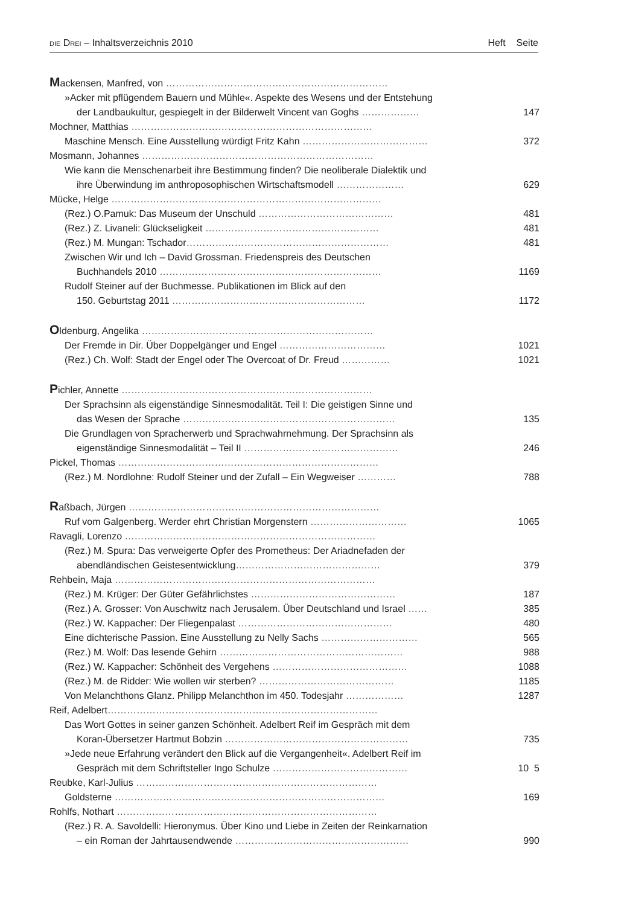DIE DREI – Inhaltsverzeichnis 2010 Heft Seite
| M ackensen, Manfred, von …………………………………………………………… | | |
| »Acker mit pflügendem Bauern und Mühle«. Aspekte des Wesens und der Entstehung | | |
| der Landbaukultur, gespiegelt in der Bilderwelt Vincent van Goghs ……………… | 1 | 47 |
| Mochner, Matthias ………………………………………………………………… | | |
| Maschine Mensch. Eine Ausstellung würdigt Fritz Kahn ………………………………… | 3 | 72 |
| Mosmann, Johannes ……………………………………………………………… | | |
| Wie kann die Menschenarbeit ihre Bestimmung finden? Die neoliberale Dialektik und | | |
| ihre Überwindung im anthroposophischen Wirtschaftsmodell ………………… | 6 | 29 |
| Mücke, Helge ………………………………………………………………………… | | |
| (Rez.) O.Pamuk: Das Museum der Unschuld …………………………………… | 4 | 81 |
| (Rez.) Z. Livaneli: Glückseligkeit ……………………………………………… | 4 | 81 |
| (Rez.) M. Mungan: Tschador ……………………………………………………… | 4 | 81 |
| Zwischen Wir und Ich – David Grossman. Friedenspreis des Deutschen | | |
| Buchhandels 2010 …………………………………………………………… | 11 | 69 |
| Rudolf Steiner auf der Buchmesse. Publikationen im Blick auf den | | |
| 150. Geburtstag 2011 …………………………………………………… | 11 | 72 |
| O ldenburg, Angelika ……………………………………………………………… | | |
| Der Fremde in Dir. Über Doppelgänger und Engel …………………………… | 10 | 21 |
| (Rez.) Ch. Wolf: Stadt der Engel oder The Overcoat of Dr. Freud …………… | 10 | 21 |
| P ichler, Annette …………………………………………………………………… | | |
| Der Sprachsinn als eigenständige Sinnesmodalität. Teil I: Die geistigen Sinne und | | |
| das Wesen der Sprache ………………………………………………………… | 1 | 35 |
| Die Grundlagen von Spracherwerb und Sprachwahrnehmung. Der Sprachsinn als | | |
| eigenständige Sinnesmodalität – Teil II ………………………………………… | 2 | 46 |
| Pickel, Thomas ……………………………………………………………………… | | |
| (Rez.) M. Nordlohne: Rudolf Steiner und der Zufall – Ein Wegweiser ………… | 7 | 88 |
| R aßbach, Jürgen …………………………………………………………………… | | |
| Ruf vom Galgenberg. Werder ehrt Christian Morgenstern ………………………… | 10 | 65 |
| Ravagli, Lorenzo …………………………………………………………………… | | |
| (Rez.) M. Spura: Das verweigerte Opfer des Prometheus: Der Ariadnefaden der | | |
| abendländischen Geistesentwicklung ……………………………………… | 3 | 79 |
| Rehbein, Maja ……………………………………………………………………… | | |
| (Rez.) M. Krüger: Der Güter Gefährlichstes ……………………………………… | 1 | 87 |
| (Rez.) A. Grosser: Von Auschwitz nach Jerusalem. Über Deutschland und Israel …… | 3 | 85 |
| (Rez.) W. Kappacher: Der Fliegenpalast ………………………………………… | 4 | 80 |
| Eine dichterische Passion. Eine Ausstellung zu Nelly Sachs ………………………… | 5 | 65 |
| (Rez.) M. Wolf: Das lesende Gehirn ………………………………………………… | 9 | 88 |
| (Rez.) W. Kappacher: Schönheit des Vergehens …………………………………… | 10 | 88 |
| (Rez.) M. de Ridder: Wie wollen wir sterben? …………………………………… | 11 | 85 |
| Von Melanchthons Glanz. Philipp Melanchthon im 450. Todesjahr ……………… | 12 | 87 |
| Reif, Adelbert ………………………………………………………………………… | | |
| Das Wort Gottes in seiner ganzen Schönheit. Adelbert Reif im Gespräch mit dem | | |
| Koran-Übersetzer Hartmut Bobzin ………………………………………………… | 7 | 35 |
| »Jede neue Erfahrung verändert den Blick auf die Vergangenheit«. Adelbert Reif im | | |
| Gespräch mit dem Schriftsteller Ingo Schulze …………………………………… | 10 | 5 |
| Reubke, Karl-Julius ………………………………………………………………… | | |
| Goldsterne ………………………………………………………………………… | 1 | 69 |
| Rohlfs, Nothart ……………………………………………………………………… | | |
| (Rez.) R. A. Savoldelli: Hieronymus. Über Kino und Liebe in Zeiten der Reinkarnation | | |
| – ein Roman der Jahrtausendwende ……………………………………………… | 9 | 90 |